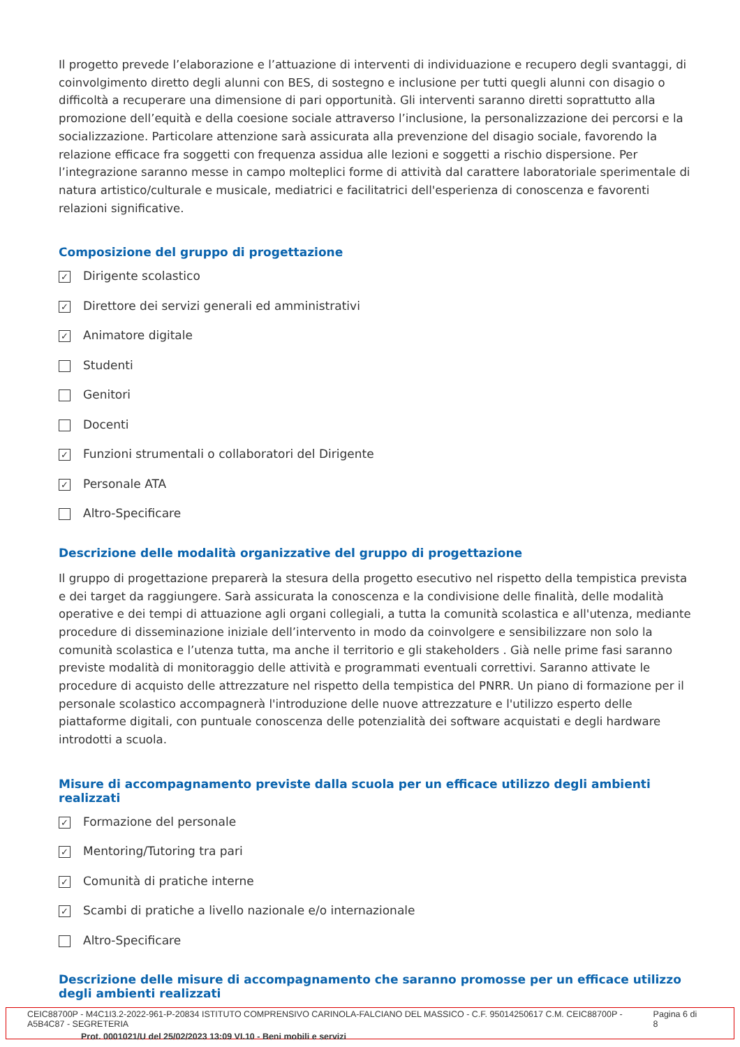Il progetto prevede l’elaborazione e l’attuazione di interventi di individuazione e recupero degli svantaggi, di coinvolgimento diretto degli alunni con BES, di sostegno e inclusione per tutti quegli alunni con disagio o difficoltà a recuperare una dimensione di pari opportunità. Gli interventi saranno diretti soprattutto alla promozione dell’equità e della coesione sociale attraverso l’inclusione, la personalizzazione dei percorsi e la socializzazione. Particolare attenzione sarà assicurata alla prevenzione del disagio sociale, favorendo la relazione efficace fra soggetti con frequenza assidua alle lezioni e soggetti a rischio dispersione. Per l’integrazione saranno messe in campo molteplici forme di attività dal carattere laboratoriale sperimentale di natura artistico/culturale e musicale, mediatrici e facilitatrici dell'esperienza di conoscenza e favorenti relazioni significative.
Composizione del gruppo di progettazione
✓ Dirigente scolastico
✓ Direttore dei servizi generali ed amministrativi
✓ Animatore digitale
Studenti
Genitori
Docenti
✓ Funzioni strumentali o collaboratori del Dirigente
✓ Personale ATA
Altro-Specificare
Descrizione delle modalità organizzative del gruppo di progettazione
Il gruppo di progettazione preparerà la stesura della progetto esecutivo nel rispetto della tempistica prevista e dei target da raggiungere. Sarà assicurata la conoscenza e la condivisione delle finalità, delle modalità operative e dei tempi di attuazione agli organi collegiali, a tutta la comunità scolastica e all'utenza, mediante procedure di disseminazione iniziale dell’intervento in modo da coinvolgere e sensibilizzare non solo la comunità scolastica e l’utenza tutta, ma anche il territorio e gli stakeholders . Già nelle prime fasi saranno previste modalità di monitoraggio delle attività e programmati eventuali correttivi. Saranno attivate le procedure di acquisto delle attrezzature nel rispetto della tempistica del PNRR. Un piano di formazione per il personale scolastico accompagnerà l'introduzione delle nuove attrezzature e l'utilizzo esperto delle piattaforme digitali, con puntuale conoscenza delle potenzialità dei software acquistati e degli hardware introdotti a scuola.
Misure di accompagnamento previste dalla scuola per un efficace utilizzo degli ambienti realizzati
✓ Formazione del personale
✓ Mentoring/Tutoring tra pari
✓ Comunità di pratiche interne
✓ Scambi di pratiche a livello nazionale e/o internazionale
Altro-Specificare
Descrizione delle misure di accompagnamento che saranno promosse per un efficace utilizzo degli ambienti realizzati
CEIC88700P - M4C1I3.2-2022-961-P-20834 ISTITUTO COMPRENSIVO CARINOLA-FALCIANO DEL MASSICO - C.F. 95014250617 C.M. CEIC88700P - A5B4C87 - SEGRETERIA Pagina 6 di 8
Prot. 0001021/U del 25/02/2023 13:09 VI.10 - Beni mobili e servizi